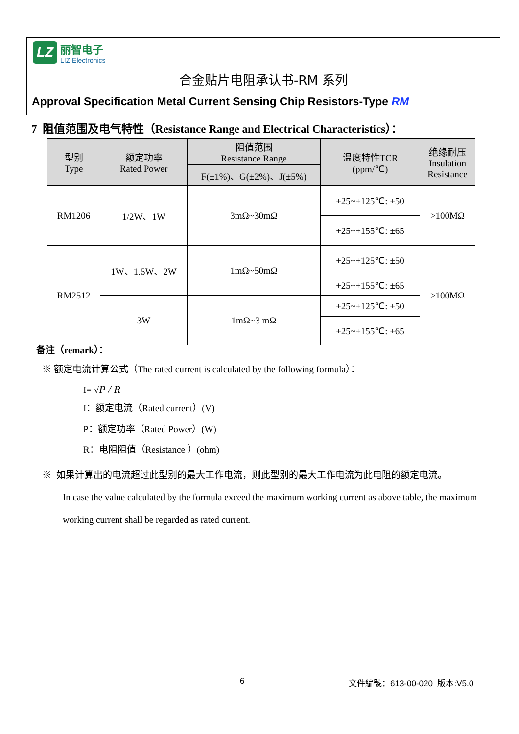LZ
丽智电子
LIZ Electronics
合金贴片电阻承认书-RM 系列
Approval Specification Metal Current Sensing Chip Resistors-Type RM
7 阻值范围及电气特性（Resistance Range and Electrical Characteristics）：
| 型别 Type | 额定功率 Rated Power | 阻值范围 Resistance Range | 温度特性TCR (ppm/℃) | 绝缘耐压 Insulation Resistance |
| --- | --- | --- | --- | --- |
| | | F(±1%)、G(±2%)、J(±5%) | | |
| RM1206 | 1/2W、1W | 3mΩ~30mΩ | +25~+125℃: ±50 | >100MΩ |
| | | | +25~+155℃: ±65 | |
| RM2512 | 1W、1.5W、2W | 1mΩ~50mΩ | +25~+125℃: ±50 | >100MΩ |
| | | | +25~+155℃: ±65 | |
| | 3W | 1mΩ~3 mΩ | +25~+125℃: ±50 | |
| | | | +25~+155℃: ±65 | |
备注（remark）：
※ 额定电流计算公式（The rated current is calculated by the following formula）：
I= √P / R
I：额定电流（Rated current）(V)
P：额定功率（Rated Power）(W)
R：电阻阻值（Resistance ）(ohm)
※ 如果计算出的电流超过此型别的最大工作电流，则此型别的最大工作电流为此电阻的额定电流。
In case the value calculated by the formula exceed the maximum working current as above table, the maximum working current shall be regarded as rated current.
6 文件編號：613-00-020 版本:V5.0